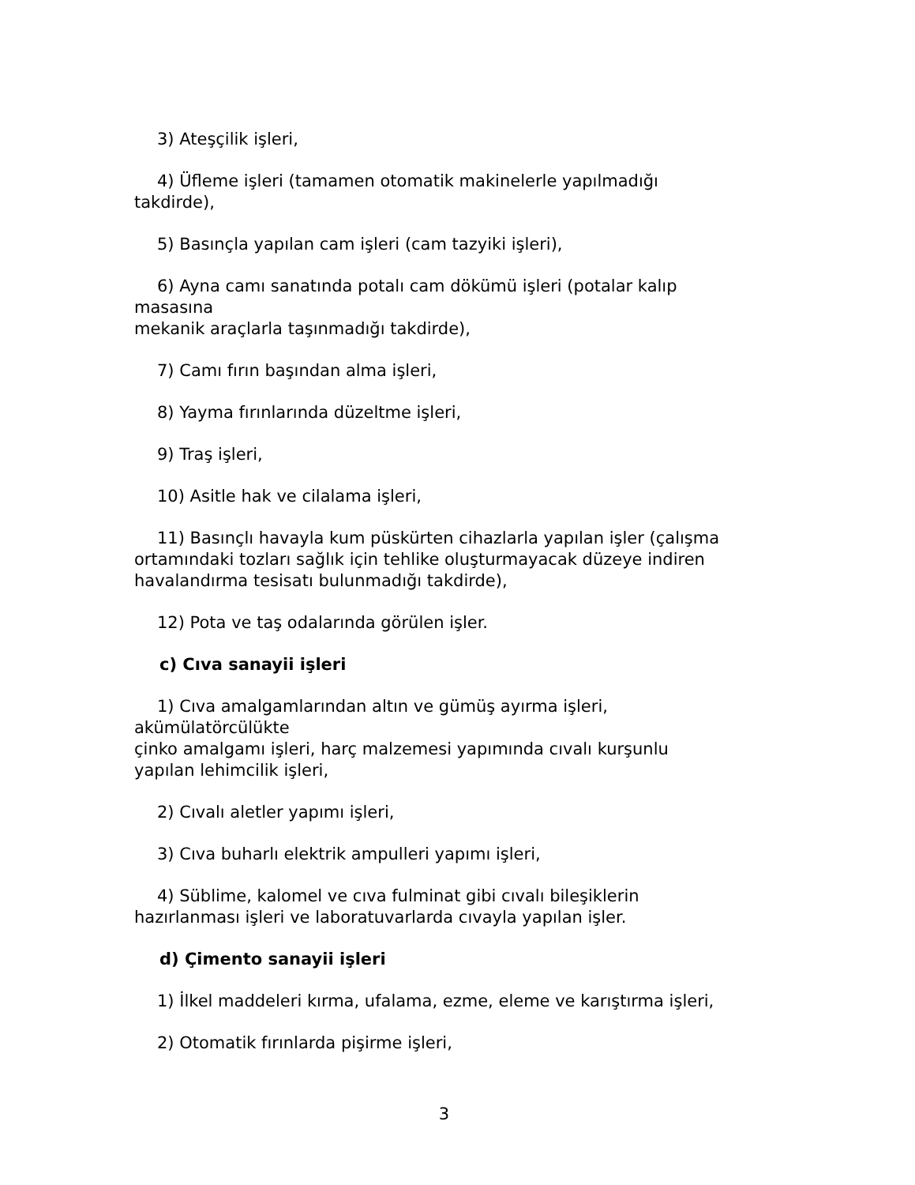3) Ateşçilik işleri,
4) Üfleme işleri (tamamen otomatik makinelerle yapılmadığı
takdirde),
5) Basınçla yapılan cam işleri (cam tazyiki işleri),
6) Ayna camı sanatında potalı cam dökümü işleri (potalar kalıp
masasına
mekanik araçlarla taşınmadığı takdirde),
7) Camı fırın başından alma işleri,
8) Yayma fırınlarında düzeltme işleri,
9) Traş işleri,
10) Asitle hak ve cilalama işleri,
11) Basınçlı havayla kum püskürten cihazlarla yapılan işler (çalışma
ortamındaki tozları sağlık için tehlike oluşturmayacak düzeye indiren
havalandırma tesisatı bulunmadığı takdirde),
12) Pota ve taş odalarında görülen işler.
c) Cıva sanayii işleri
1) Cıva amalgamlarından altın ve gümüş ayırma işleri,
akümülatörcülükte
çinko amalgamı işleri, harç malzemesi yapımında cıvalı kurşunlu
yapılan lehimcilik işleri,
2) Cıvalı aletler yapımı işleri,
3) Cıva buharlı elektrik ampulleri yapımı işleri,
4) Süblime, kalomel ve cıva fulminat gibi cıvalı bileşiklerin
hazırlanması işleri ve laboratuvarlarda cıvayla yapılan işler.
d) Çimento sanayii işleri
1) İlkel maddeleri kırma, ufalama, ezme, eleme ve karıştırma işleri,
2) Otomatik fırınlarda pişirme işleri,
3